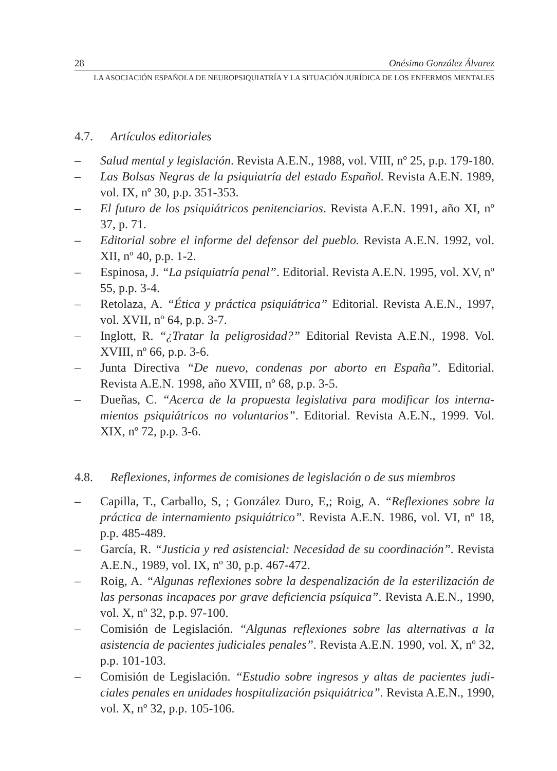28 Onésimo González Álvarez
LA ASOCIACIÓN ESPAÑOLA DE NEUROPSIQUIATRÍA Y LA SITUACIÓN JURÍDICA DE LOS ENFERMOS MENTALES
4.7. Artículos editoriales
– Salud mental y legislación. Revista A.E.N., 1988, vol. VIII, nº 25, p.p. 179-180.
– Las Bolsas Negras de la psiquiatría del estado Español. Revista A.E.N. 1989, vol. IX, nº 30, p.p. 351-353.
– El futuro de los psiquiátricos penitenciarios. Revista A.E.N. 1991, año XI, nº 37, p. 71.
– Editorial sobre el informe del defensor del pueblo. Revista A.E.N. 1992, vol. XII, nº 40, p.p. 1-2.
– Espinosa, J. “La psiquiatría penal”. Editorial. Revista A.E.N. 1995, vol. XV, nº 55, p.p. 3-4.
– Retolaza, A. “Ética y práctica psiquiátrica” Editorial. Revista A.E.N., 1997, vol. XVII, nº 64, p.p. 3-7.
– Inglott, R. “¿Tratar la peligrosidad?” Editorial Revista A.E.N., 1998. Vol. XVIII, nº 66, p.p. 3-6.
– Junta Directiva “De nuevo, condenas por aborto en España”. Editorial. Revista A.E.N. 1998, año XVIII, nº 68, p.p. 3-5.
– Dueñas, C. “Acerca de la propuesta legislativa para modificar los interna-mientos psiquiátricos no voluntarios”. Editorial. Revista A.E.N., 1999. Vol. XIX, nº 72, p.p. 3-6.
4.8. Reflexiones, informes de comisiones de legislación o de sus miembros
– Capilla, T., Carballo, S, ; González Duro, E,; Roig, A. “Reflexiones sobre la práctica de internamiento psiquiátrico”. Revista A.E.N. 1986, vol. VI, nº 18, p.p. 485-489.
– García, R. “Justicia y red asistencial: Necesidad de su coordinación”. Revista A.E.N., 1989, vol. IX, nº 30, p.p. 467-472.
– Roig, A. “Algunas reflexiones sobre la despenalización de la esterilización de las personas incapaces por grave deficiencia psíquica”. Revista A.E.N., 1990, vol. X, nº 32, p.p. 97-100.
– Comisión de Legislación. “Algunas reflexiones sobre las alternativas a la asistencia de pacientes judiciales penales”. Revista A.E.N. 1990, vol. X, nº 32, p.p. 101-103.
– Comisión de Legislación. “Estudio sobre ingresos y altas de pacientes judi-ciales penales en unidades hospitalización psiquiátrica”. Revista A.E.N., 1990, vol. X, nº 32, p.p. 105-106.